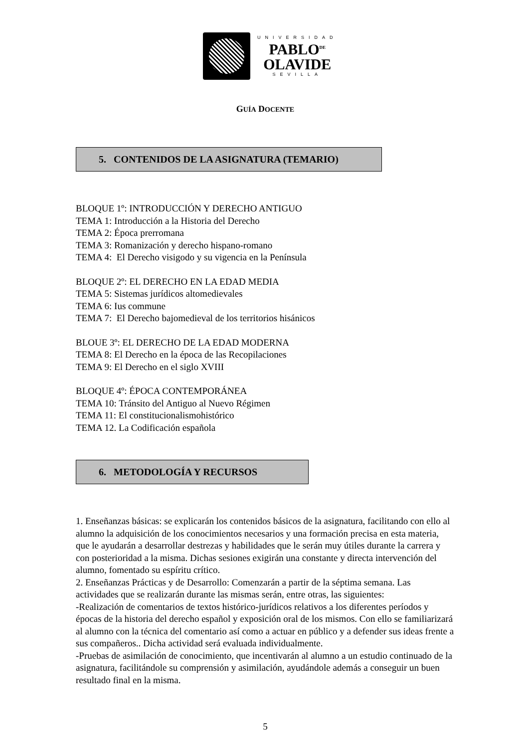UNIVERSIDAD
PABLO<sup>DE</sup>
OLAVIDE
SEVILLA
GUÍA DOCENTE
5. CONTENIDOS DE LA ASIGNATURA (TEMARIO)
BLOQUE 1º: INTRODUCCIÓN Y DERECHO ANTIGUO
TEMA 1: Introducción a la Historia del Derecho
TEMA 2: Época prerromana
TEMA 3: Romanización y derecho hispano-romano
TEMA 4: El Derecho visigodo y su vigencia en la Península
BLOQUE 2º: EL DERECHO EN LA EDAD MEDIA
TEMA 5: Sistemas jurídicos altomedievales
TEMA 6: Ius commune
TEMA 7: El Derecho bajomedieval de los territorios hisánicos
BLOUE 3º: EL DERECHO DE LA EDAD MODERNA
TEMA 8: El Derecho en la época de las Recopilaciones
TEMA 9: El Derecho en el siglo XVIII
BLOQUE 4º: ÉPOCA CONTEMPORÁNEA
TEMA 10: Tránsito del Antiguo al Nuevo Régimen
TEMA 11: El constitucionalismohistórico
TEMA 12. La Codificación española
6. METODOLOGÍA Y RECURSOS
1. Enseñanzas básicas: se explicarán los contenidos básicos de la asignatura, facilitando con ello al alumno la adquisición de los conocimientos necesarios y una formación precisa en esta materia, que le ayudarán a desarrollar destrezas y habilidades que le serán muy útiles durante la carrera y con posterioridad a la misma. Dichas sesiones exigirán una constante y directa intervención del alumno, fomentado su espíritu crítico.
2. Enseñanzas Prácticas y de Desarrollo: Comenzarán a partir de la séptima semana. Las actividades que se realizarán durante las mismas serán, entre otras, las siguientes:
-Realización de comentarios de textos histórico-jurídicos relativos a los diferentes períodos y épocas de la historia del derecho español y exposición oral de los mismos. Con ello se familiarizará al alumno con la técnica del comentario así como a actuar en público y a defender sus ideas frente a sus compañeros.. Dicha actividad será evaluada individualmente.
-Pruebas de asimilación de conocimiento, que incentivarán al alumno a un estudio continuado de la asignatura, facilitándole su comprensión y asimilación, ayudándole además a conseguir un buen resultado final en la misma.
5